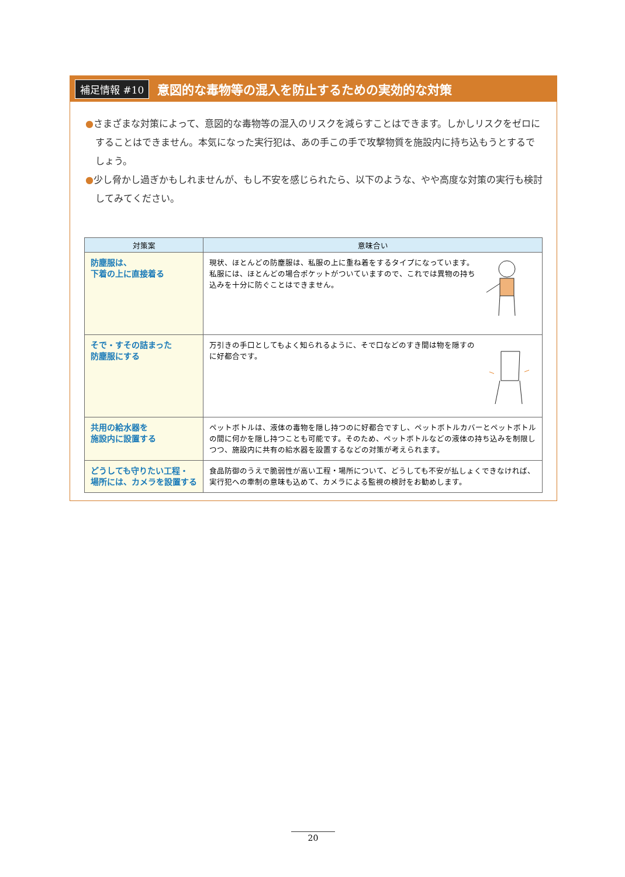補足情報 #10 意図的な毒物等の混入を防止するための実効的な対策
●さまざまな対策によって、意図的な毒物等の混入のリスクを減らすことはできます。しかしリスクをゼロにすることはできません。本気になった実行犯は、あの手この手で攻撃物質を施設内に持ち込もうとするでしょう。
●少し脅かし過ぎかもしれませんが、もし不安を感じられたら、以下のような、やや高度な対策の実行も検討してみてください。
| 対策案 | 意味合い |
| --- | --- |
| 防塵服は、 下着の上に直接着る | 現状、ほとんどの防塵服は、私服の上に重ね着をするタイプになっています。私服には、ほとんどの場合ポケットがついていますので、これでは異物の持ち込みを十分に防ぐことはできません。 |
| そで・すその詰まった 防塵服にする | 万引きの手口としてもよく知られるように、そで口などのすき間は物を隠すのに好都合です。 |
| 共用の給水器を 施設内に設置する | ペットボトルは、液体の毒物を隠し持つのに好都合ですし、ペットボトルカバーとペットボトルの間に何かを隠し持つことも可能です。そのため、ペットボトルなどの液体の持ち込みを制限しつつ、施設内に共有の給水器を設置するなどの対策が考えられます。 |
| どうしても守りたい工程・ 場所には、カメラを設置する | 食品防御のうえで脆弱性が高い工程・場所について、どうしても不安が払しょくできなければ、実行犯への牽制の意味も込めて、カメラによる監視の検討をお勧めします。 |
20